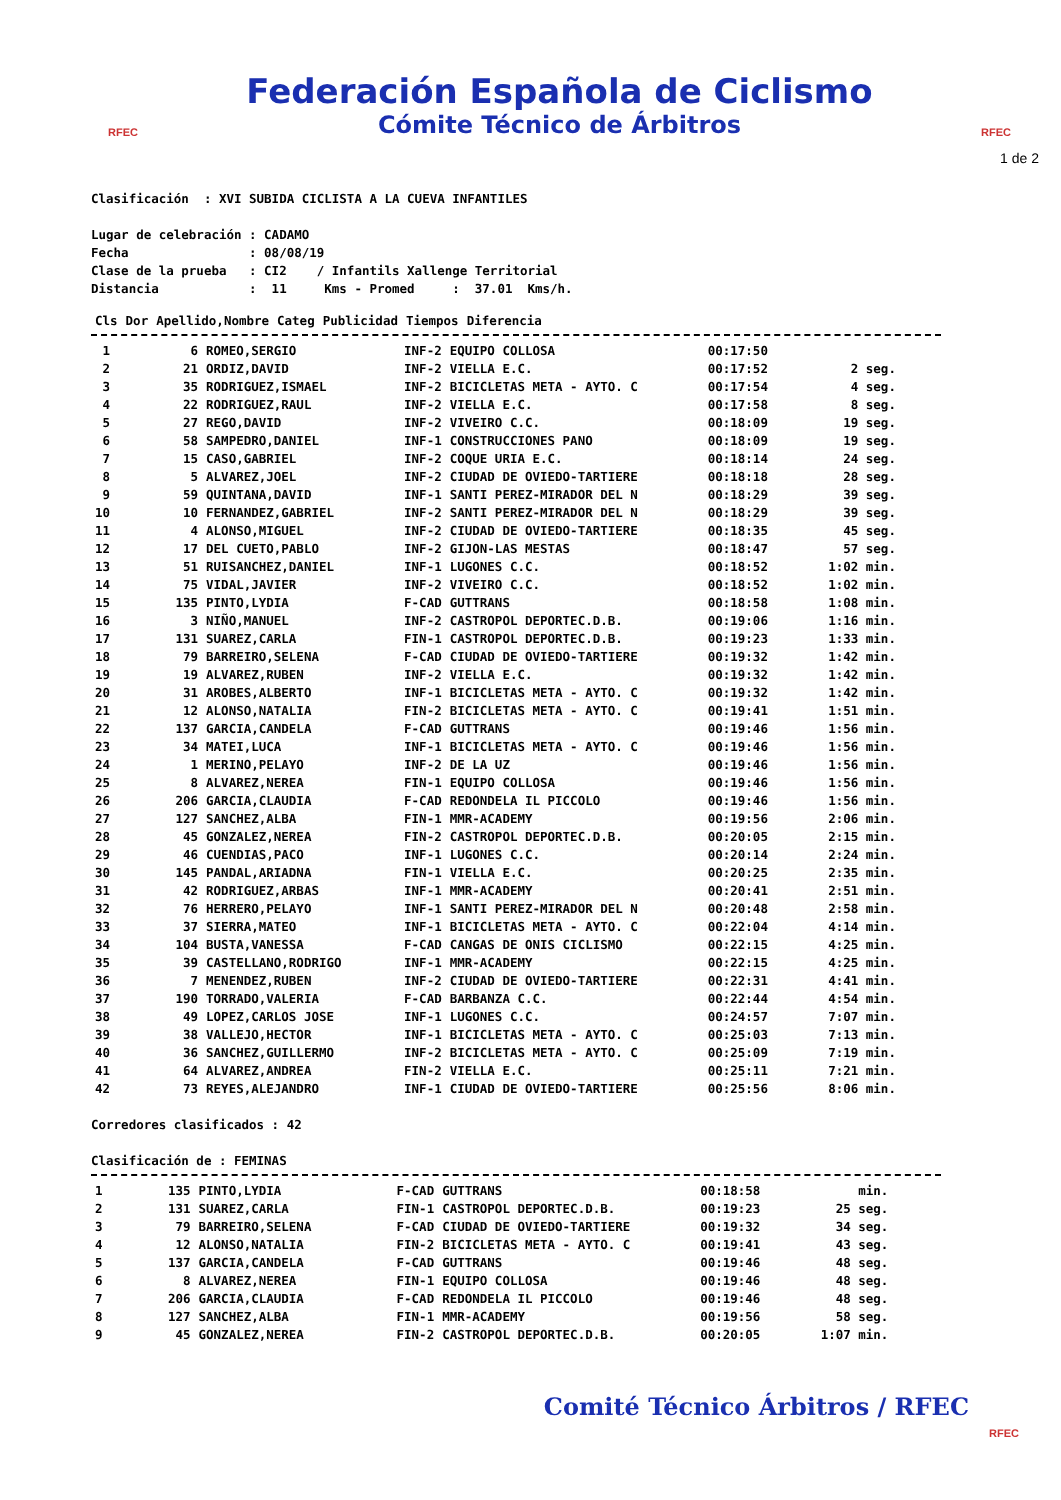RFEC
Federación Española de Ciclismo
Cómite Técnico de Árbitros
RFEC
1 de 2
Clasificación  : XVI SUBIDA CICLISTA A LA CUEVA INFANTILES

Lugar de celebración : CADAMO
Fecha                : 08/08/19
Clase de la prueba   : CI2    / Infantils Xallenge Territorial
Distancia            :  11     Kms - Promed     :  37.01  Kms/h.
| Cls | Dor | Apellido,Nombre | Categ | Publicidad | Tiempos | Diferencia |
| --- | --- | --- | --- | --- | --- | --- |
| 1 | 6 | ROMEO,SERGIO | INF-2 | EQUIPO COLLOSA | 00:17:50 | |
| 2 | 21 | ORDIZ,DAVID | INF-2 | VIELLA E.C. | 00:17:52 | 2 seg. |
| 3 | 35 | RODRIGUEZ,ISMAEL | INF-2 | BICICLETAS META - AYTO. C | 00:17:54 | 4 seg. |
| 4 | 22 | RODRIGUEZ,RAUL | INF-2 | VIELLA E.C. | 00:17:58 | 8 seg. |
| 5 | 27 | REGO,DAVID | INF-2 | VIVEIRO C.C. | 00:18:09 | 19 seg. |
| 6 | 58 | SAMPEDRO,DANIEL | INF-1 | CONSTRUCCIONES PANO | 00:18:09 | 19 seg. |
| 7 | 15 | CASO,GABRIEL | INF-2 | COQUE URIA E.C. | 00:18:14 | 24 seg. |
| 8 | 5 | ALVAREZ,JOEL | INF-2 | CIUDAD DE OVIEDO-TARTIERE | 00:18:18 | 28 seg. |
| 9 | 59 | QUINTANA,DAVID | INF-1 | SANTI PEREZ-MIRADOR DEL N | 00:18:29 | 39 seg. |
| 10 | 10 | FERNANDEZ,GABRIEL | INF-2 | SANTI PEREZ-MIRADOR DEL N | 00:18:29 | 39 seg. |
| 11 | 4 | ALONSO,MIGUEL | INF-2 | CIUDAD DE OVIEDO-TARTIERE | 00:18:35 | 45 seg. |
| 12 | 17 | DEL CUETO,PABLO | INF-2 | GIJON-LAS MESTAS | 00:18:47 | 57 seg. |
| 13 | 51 | RUISANCHEZ,DANIEL | INF-1 | LUGONES C.C. | 00:18:52 | 1:02 min. |
| 14 | 75 | VIDAL,JAVIER | INF-2 | VIVEIRO C.C. | 00:18:52 | 1:02 min. |
| 15 | 135 | PINTO,LYDIA | F-CAD | GUTTRANS | 00:18:58 | 1:08 min. |
| 16 | 3 | NIÑO,MANUEL | INF-2 | CASTROPOL DEPORTEC.D.B. | 00:19:06 | 1:16 min. |
| 17 | 131 | SUAREZ,CARLA | FIN-1 | CASTROPOL DEPORTEC.D.B. | 00:19:23 | 1:33 min. |
| 18 | 79 | BARREIRO,SELENA | F-CAD | CIUDAD DE OVIEDO-TARTIERE | 00:19:32 | 1:42 min. |
| 19 | 19 | ALVAREZ,RUBEN | INF-2 | VIELLA E.C. | 00:19:32 | 1:42 min. |
| 20 | 31 | AROBES,ALBERTO | INF-1 | BICICLETAS META - AYTO. C | 00:19:32 | 1:42 min. |
| 21 | 12 | ALONSO,NATALIA | FIN-2 | BICICLETAS META - AYTO. C | 00:19:41 | 1:51 min. |
| 22 | 137 | GARCIA,CANDELA | F-CAD | GUTTRANS | 00:19:46 | 1:56 min. |
| 23 | 34 | MATEI,LUCA | INF-1 | BICICLETAS META - AYTO. C | 00:19:46 | 1:56 min. |
| 24 | 1 | MERINO,PELAYO | INF-2 | DE LA UZ | 00:19:46 | 1:56 min. |
| 25 | 8 | ALVAREZ,NEREA | FIN-1 | EQUIPO COLLOSA | 00:19:46 | 1:56 min. |
| 26 | 206 | GARCIA,CLAUDIA | F-CAD | REDONDELA IL PICCOLO | 00:19:46 | 1:56 min. |
| 27 | 127 | SANCHEZ,ALBA | FIN-1 | MMR-ACADEMY | 00:19:56 | 2:06 min. |
| 28 | 45 | GONZALEZ,NEREA | FIN-2 | CASTROPOL DEPORTEC.D.B. | 00:20:05 | 2:15 min. |
| 29 | 46 | CUENDIAS,PACO | INF-1 | LUGONES C.C. | 00:20:14 | 2:24 min. |
| 30 | 145 | PANDAL,ARIADNA | FIN-1 | VIELLA E.C. | 00:20:25 | 2:35 min. |
| 31 | 42 | RODRIGUEZ,ARBAS | INF-1 | MMR-ACADEMY | 00:20:41 | 2:51 min. |
| 32 | 76 | HERRERO,PELAYO | INF-1 | SANTI PEREZ-MIRADOR DEL N | 00:20:48 | 2:58 min. |
| 33 | 37 | SIERRA,MATEO | INF-1 | BICICLETAS META - AYTO. C | 00:22:04 | 4:14 min. |
| 34 | 104 | BUSTA,VANESSA | F-CAD | CANGAS DE ONIS CICLISMO | 00:22:15 | 4:25 min. |
| 35 | 39 | CASTELLANO,RODRIGO | INF-1 | MMR-ACADEMY | 00:22:15 | 4:25 min. |
| 36 | 7 | MENENDEZ,RUBEN | INF-2 | CIUDAD DE OVIEDO-TARTIERE | 00:22:31 | 4:41 min. |
| 37 | 190 | TORRADO,VALERIA | F-CAD | BARBANZA C.C. | 00:22:44 | 4:54 min. |
| 38 | 49 | LOPEZ,CARLOS JOSE | INF-1 | LUGONES C.C. | 00:24:57 | 7:07 min. |
| 39 | 38 | VALLEJO,HECTOR | INF-1 | BICICLETAS META - AYTO. C | 00:25:03 | 7:13 min. |
| 40 | 36 | SANCHEZ,GUILLERMO | INF-2 | BICICLETAS META - AYTO. C | 00:25:09 | 7:19 min. |
| 41 | 64 | ALVAREZ,ANDREA | FIN-2 | VIELLA E.C. | 00:25:11 | 7:21 min. |
| 42 | 73 | REYES,ALEJANDRO | INF-1 | CIUDAD DE OVIEDO-TARTIERE | 00:25:56 | 8:06 min. |
Corredores clasificados : 42

Clasificación de : FEMINAS
| 1 | 135 | PINTO,LYDIA | F-CAD | GUTTRANS | 00:18:58 | min. |
| 2 | 131 | SUAREZ,CARLA | FIN-1 | CASTROPOL DEPORTEC.D.B. | 00:19:23 | 25 seg. |
| 3 | 79 | BARREIRO,SELENA | F-CAD | CIUDAD DE OVIEDO-TARTIERE | 00:19:32 | 34 seg. |
| 4 | 12 | ALONSO,NATALIA | FIN-2 | BICICLETAS META - AYTO. C | 00:19:41 | 43 seg. |
| 5 | 137 | GARCIA,CANDELA | F-CAD | GUTTRANS | 00:19:46 | 48 seg. |
| 6 | 8 | ALVAREZ,NEREA | FIN-1 | EQUIPO COLLOSA | 00:19:46 | 48 seg. |
| 7 | 206 | GARCIA,CLAUDIA | F-CAD | REDONDELA IL PICCOLO | 00:19:46 | 48 seg. |
| 8 | 127 | SANCHEZ,ALBA | FIN-1 | MMR-ACADEMY | 00:19:56 | 58 seg. |
| 9 | 45 | GONZALEZ,NEREA | FIN-2 | CASTROPOL DEPORTEC.D.B. | 00:20:05 | 1:07 min. |
Comité Técnico Árbitros / RFEC RFEC